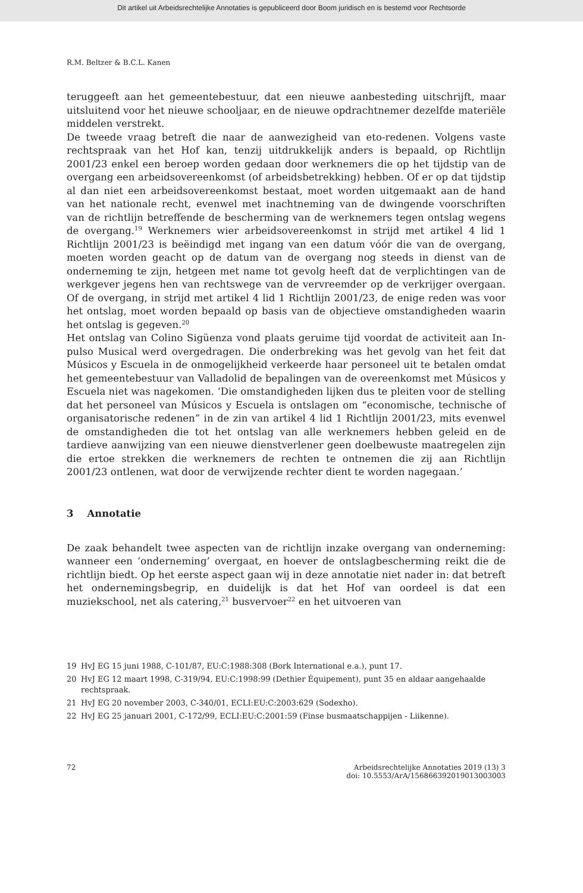Dit artikel uit Arbeidsrechtelijke Annotaties is gepubliceerd door Boom juridisch en is bestemd voor Rechtsorde
R.M. Beltzer & B.C.L. Kanen
teruggeeft aan het gemeentebestuur, dat een nieuwe aanbesteding uitschrijft, maar uitsluitend voor het nieuwe schooljaar, en de nieuwe opdrachtnemer dezelfde materiële middelen verstrekt.
De tweede vraag betreft die naar de aanwezigheid van eto-redenen. Volgens vaste rechtspraak van het Hof kan, tenzij uitdrukkelijk anders is bepaald, op Richtlijn 2001/23 enkel een beroep worden gedaan door werknemers die op het tijdstip van de overgang een arbeidsovereenkomst (of arbeidsbetrekking) hebben. Of er op dat tijdstip al dan niet een arbeidsovereenkomst bestaat, moet worden uitgemaakt aan de hand van het nationale recht, evenwel met inachtneming van de dwingende voorschriften van de richtlijn betreffende de bescherming van de werknemers tegen ontslag wegens de overgang.<sup>19</sup> Werknemers wier arbeidsovereenkomst in strijd met artikel 4 lid 1 Richtlijn 2001/23 is beëindigd met ingang van een datum vóór die van de overgang, moeten worden geacht op de datum van de overgang nog steeds in dienst van de onderneming te zijn, hetgeen met name tot gevolg heeft dat de verplichtingen van de werkgever jegens hen van rechtswege van de vervreemder op de verkrijger overgaan. Of de overgang, in strijd met artikel 4 lid 1 Richtlijn 2001/23, de enige reden was voor het ontslag, moet worden bepaald op basis van de objectieve omstandigheden waarin het ontslag is gegeven.<sup>20</sup>
Het ontslag van Colino Sigüenza vond plaats geruime tijd voordat de activiteit aan In-pulso Musical werd overgedragen. Die onderbreking was het gevolg van het feit dat Músicos y Escuela in de onmogelijkheid verkeerde haar personeel uit te betalen omdat het gemeentebestuur van Valladolid de bepalingen van de overeenkomst met Músicos y Escuela niet was nagekomen. ‘Die omstandigheden lijken dus te pleiten voor de stelling dat het personeel van Músicos y Escuela is ontslagen om “economische, technische of organisatorische redenen” in de zin van artikel 4 lid 1 Richtlijn 2001/23, mits evenwel de omstandigheden die tot het ontslag van alle werknemers hebben geleid en de tardieve aanwijzing van een nieuwe dienstverlener geen doelbewuste maatregelen zijn die ertoe strekken die werknemers de rechten te ontnemen die zij aan Richtlijn 2001/23 ontlenen, wat door de verwijzende rechter dient te worden nagegaan.’
3 Annotatie
De zaak behandelt twee aspecten van de richtlijn inzake overgang van onderneming: wanneer een ‘onderneming’ overgaat, en hoever de ontslagbescherming reikt die de richtlijn biedt. Op het eerste aspect gaan wij in deze annotatie niet nader in: dat betreft het ondernemingsbegrip, en duidelijk is dat het Hof van oordeel is dat een muziekschool, net als catering,<sup>21</sup> busvervoer<sup>22</sup> en het uitvoeren van
19 HvJ EG 15 juni 1988, C-101/87, EU:C:1988:308 (Bork International e.a.), punt 17.
20 HvJ EG 12 maart 1998, C-319/94, EU:C:1998:99 (Dethier Équipement), punt 35 en aldaar aangehaalde rechtspraak.
21 HvJ EG 20 november 2003, C-340/01, ECLI:EU:C:2003:629 (Sodexho).
22 HvJ EG 25 januari 2001, C-172/99, ECLI:EU:C:2001:59 (Finse busmaatschappijen - Liikenne).
72 Arbeidsrechtelijke Annotaties 2019 (13) 3
doi: 10.5553/ArA/156866392019013003003